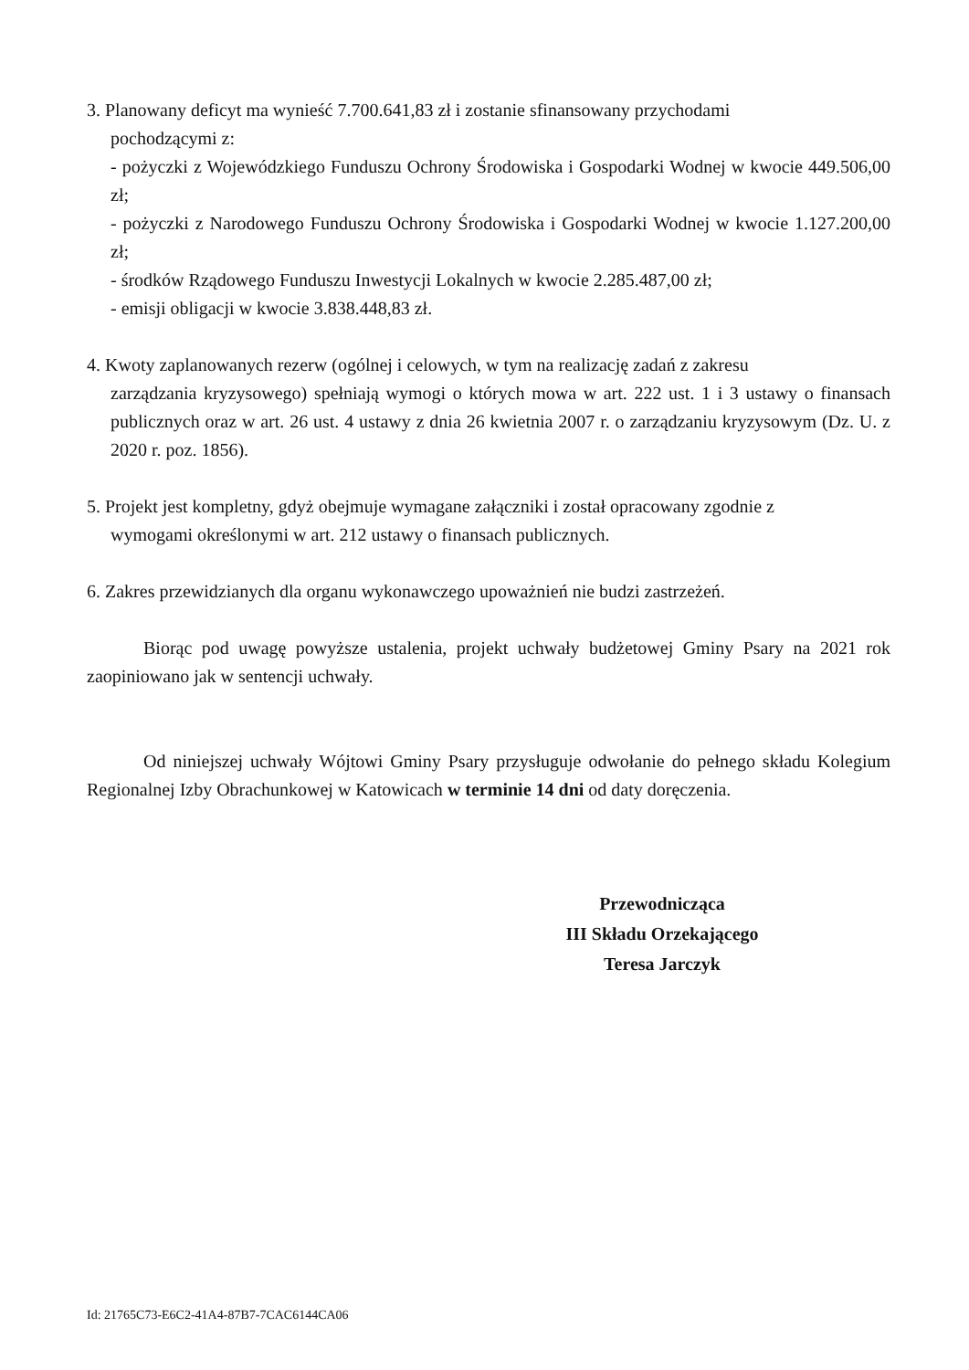3. Planowany deficyt ma wynieść 7.700.641,83 zł i zostanie sfinansowany przychodami
pochodzącymi z:
- pożyczki z Wojewódzkiego Funduszu Ochrony Środowiska i Gospodarki Wodnej w kwocie 449.506,00 zł;
- pożyczki z Narodowego Funduszu Ochrony Środowiska i Gospodarki Wodnej w kwocie 1.127.200,00 zł;
- środków Rządowego Funduszu Inwestycji Lokalnych w kwocie 2.285.487,00 zł;
- emisji obligacji w kwocie 3.838.448,83 zł.
4. Kwoty zaplanowanych rezerw (ogólnej i celowych, w tym na realizację zadań z zakresu
zarządzania kryzysowego) spełniają wymogi o których mowa w art. 222 ust. 1 i 3 ustawy o finansach publicznych oraz w art. 26 ust. 4 ustawy z dnia 26 kwietnia 2007 r. o zarządzaniu kryzysowym (Dz. U. z 2020 r. poz. 1856).
5. Projekt jest kompletny, gdyż obejmuje wymagane załączniki i został opracowany zgodnie z
wymogami określonymi w art. 212 ustawy o finansach publicznych.
6. Zakres przewidzianych dla organu wykonawczego upoważnień nie budzi zastrzeżeń.
Biorąc pod uwagę powyższe ustalenia, projekt uchwały budżetowej Gminy Psary na 2021 rok zaopiniowano jak w sentencji uchwały.
Od niniejszej uchwały Wójtowi Gminy Psary przysługuje odwołanie do pełnego składu Kolegium Regionalnej Izby Obrachunkowej w Katowicach w terminie 14 dni od daty doręczenia.
Przewodnicząca
III Składu Orzekającego
Teresa Jarczyk
Id: 21765C73-E6C2-41A4-87B7-7CAC6144CA06